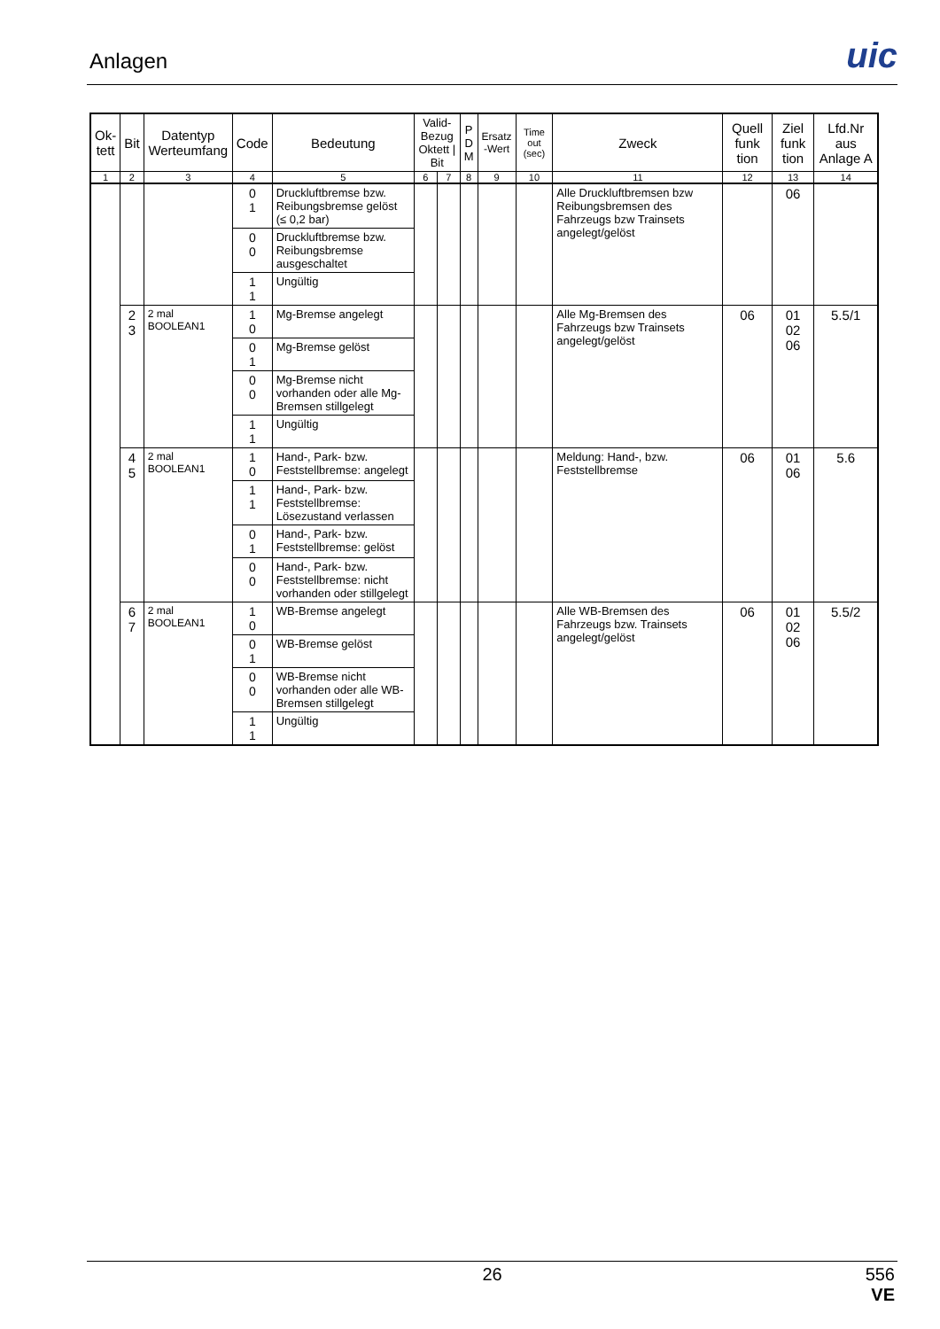Anlagen
uic
| Ok- tett | Bit | Datentyp Werteumfang | Code | Bedeutung | Valid-Bezug Oktett / Bit | | P D M | Ersatz -Wert | Time out (sec) | Zweck | Quell funk tion | Ziel funk tion | Lfd.Nr aus Anlage A |
| --- | --- | --- | --- | --- | --- | --- | --- | --- | --- | --- | --- | --- | --- |
| 1 | 2 | 3 | 4 | 5 | 6 | 7 | 8 | 9 | 10 | 11 | 12 | 13 | 14 |
| | | | 0 1 | Druckluftbremse bzw. Reibungsbremse gelöst (≤ 0,2 bar) | | | | | | Alle Druckluftbremsen bzw Reibungsbremsen des Fahrzeugs bzw Trainsets angelegt/gelöst | | 06 | |
| | | | 0 0 | Druckluftbremse bzw. Reibungsbremse ausgeschaltet | | | | | | | | | |
| | | | 1 1 | Ungültig | | | | | | | | | |
| | 2 3 | 2 mal BOOLEAN1 | 1 0 | Mg-Bremse angelegt | | | | | | Alle Mg-Bremsen des Fahrzeugs bzw Trainsets angelegt/gelöst | 06 | 01 02 06 | 5.5/1 |
| | | | 0 1 | Mg-Bremse gelöst | | | | | | | | | |
| | | | 0 0 | Mg-Bremse nicht vorhanden oder alle Mg-Bremsen stillgelegt | | | | | | | | | |
| | | | 1 1 | Ungültig | | | | | | | | | |
| | 4 5 | 2 mal BOOLEAN1 | 1 0 | Hand-, Park- bzw. Feststellbremse: angelegt | | | | | | Meldung: Hand-, bzw. Feststellbremse | 06 | 01 06 | 5.6 |
| | | | 1 1 | Hand-, Park- bzw. Feststellbremse: Lösezustand verlassen | | | | | | | | | |
| | | | 0 1 | Hand-, Park- bzw. Feststellbremse: gelöst | | | | | | | | | |
| | | | 0 0 | Hand-, Park- bzw. Feststellbremse: nicht vorhanden oder stillgelegt | | | | | | | | | |
| | 6 7 | 2 mal BOOLEAN1 | 1 0 | WB-Bremse angelegt | | | | | | Alle WB-Bremsen des Fahrzeugs bzw. Trainsets angelegt/gelöst | 06 | 01 02 06 | 5.5/2 |
| | | | 0 1 | WB-Bremse gelöst | | | | | | | | | |
| | | | 0 0 | WB-Bremse nicht vorhanden oder alle WB-Bremsen stillgelegt | | | | | | | | | |
| | | | 1 1 | Ungültig | | | | | | | | | |
26
556
VE